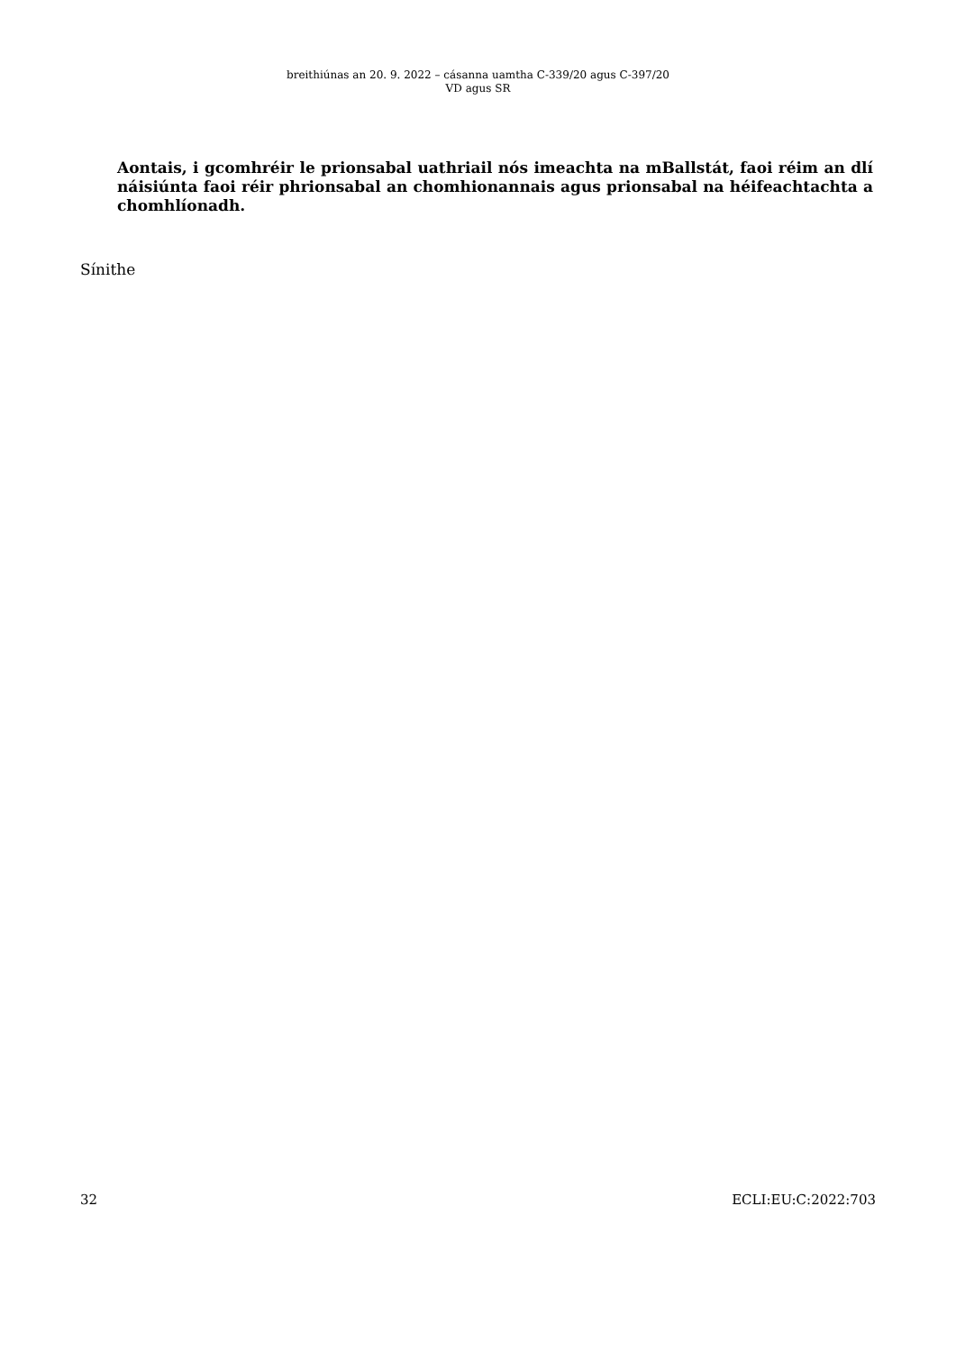breithiúnas an 20. 9. 2022 – cásanna uamtha C-339/20 agus C-397/20
VD agus SR
Aontais, i gcomhréir le prionsabal uathriail nós imeachta na mBallstát, faoi réim an dlí náisiúnta faoi réir phrionsabal an chomhionannais agus prionsabal na héifeachtachta a chomhlíonadh.
Sínithe
32 ECLI:EU:C:2022:703